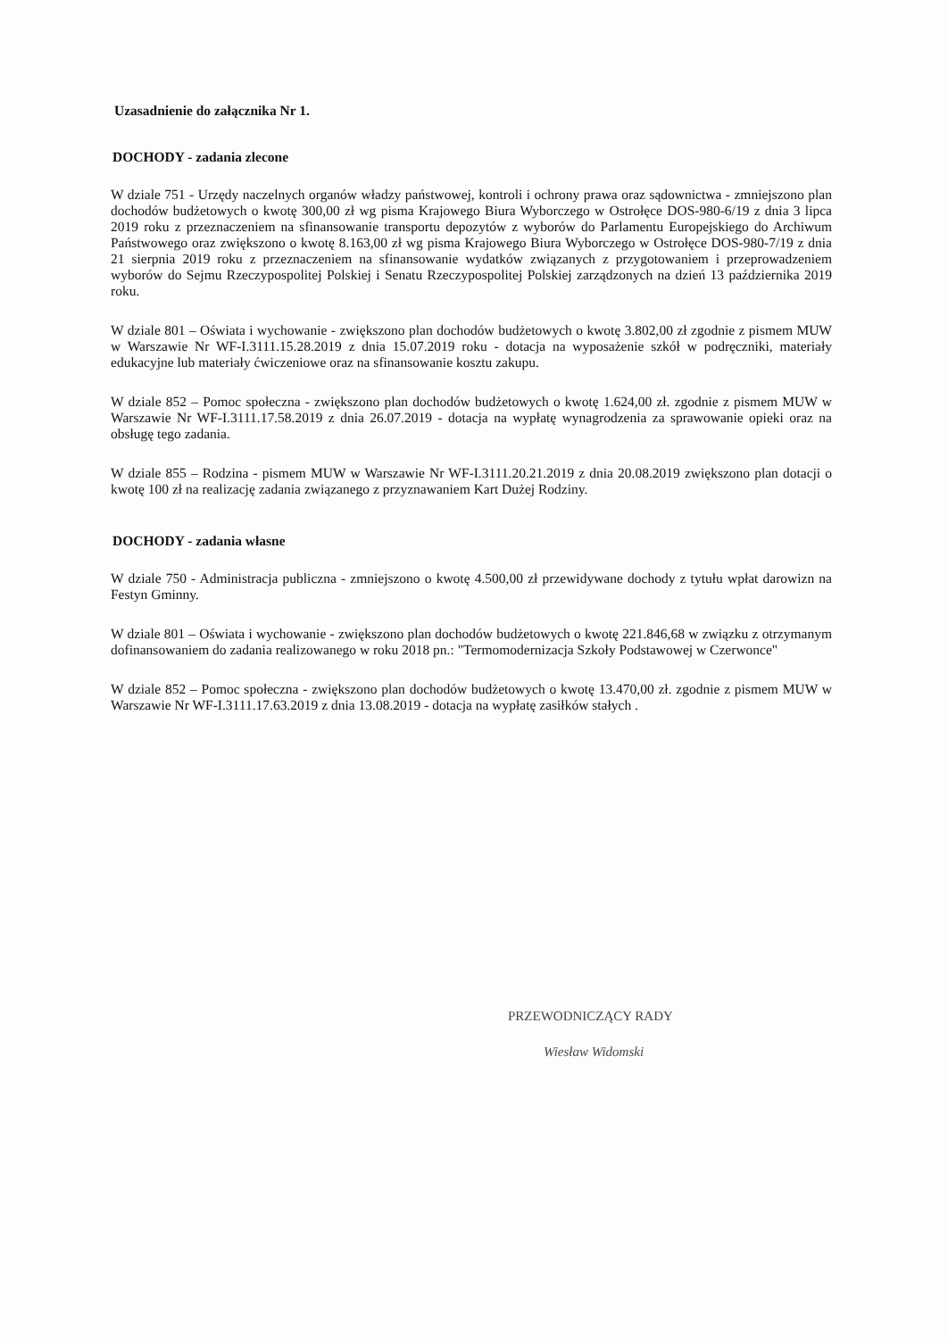Uzasadnienie do załącznika Nr 1.
DOCHODY - zadania zlecone
W dziale 751 - Urzędy naczelnych organów władzy państwowej, kontroli i ochrony prawa oraz sądownictwa - zmniejszono plan dochodów budżetowych o kwotę 300,00 zł wg pisma Krajowego Biura Wyborczego w Ostrołęce DOS-980-6/19 z dnia 3 lipca 2019 roku z przeznaczeniem na sfinansowanie transportu depozytów z wyborów do Parlamentu Europejskiego do Archiwum Państwowego oraz zwiększono o kwotę 8.163,00 zł wg pisma Krajowego Biura Wyborczego w Ostrołęce DOS-980-7/19 z dnia 21 sierpnia 2019 roku z przeznaczeniem na sfinansowanie wydatków związanych z przygotowaniem i przeprowadzeniem wyborów do Sejmu Rzeczypospolitej Polskiej i Senatu Rzeczypospolitej Polskiej zarządzonych na dzień 13 października 2019 roku.
W dziale 801 – Oświata i wychowanie - zwiększono plan dochodów budżetowych o kwotę 3.802,00 zł zgodnie z pismem MUW w Warszawie Nr WF-I.3111.15.28.2019 z dnia 15.07.2019 roku - dotacja na wyposażenie szkół w podręczniki, materiały edukacyjne lub materiały ćwiczeniowe oraz na sfinansowanie kosztu zakupu.
W dziale 852 – Pomoc społeczna - zwiększono plan dochodów budżetowych o kwotę 1.624,00 zł. zgodnie z pismem MUW w Warszawie Nr WF-I.3111.17.58.2019 z dnia 26.07.2019 - dotacja na wypłatę wynagrodzenia za sprawowanie opieki oraz na obsługę tego zadania.
W dziale 855 – Rodzina - pismem MUW w Warszawie Nr WF-I.3111.20.21.2019 z dnia 20.08.2019 zwiększono plan dotacji o kwotę 100 zł na realizację zadania związanego z przyznawaniem Kart Dużej Rodziny.
DOCHODY - zadania własne
W dziale 750 - Administracja publiczna - zmniejszono o kwotę 4.500,00 zł przewidywane dochody z tytułu wpłat darowizn na Festyn Gminny.
W dziale 801 – Oświata i wychowanie - zwiększono plan dochodów budżetowych o kwotę 221.846,68 w związku z otrzymanym dofinansowaniem do zadania realizowanego w roku 2018 pn.: "Termomodernizacja Szkoły Podstawowej w Czerwonce"
W dziale 852 – Pomoc społeczna - zwiększono plan dochodów budżetowych o kwotę 13.470,00 zł. zgodnie z pismem MUW w Warszawie Nr WF-I.3111.17.63.2019 z dnia 13.08.2019 - dotacja na wypłatę zasiłków stałych .
PRZEWODNICZĄCY RADY
Wiesław Widomski